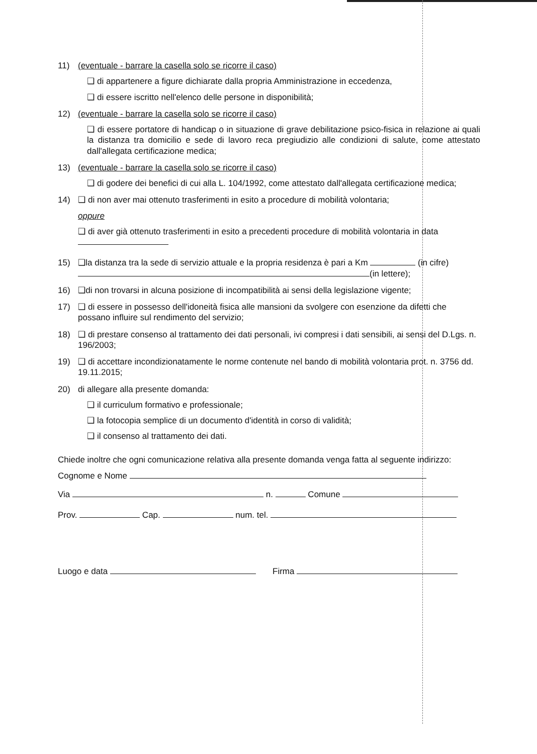11) (eventuale - barrare la casella solo se ricorre il caso)
❑ di appartenere a figure dichiarate dalla propria Amministrazione in eccedenza,
❑ di essere iscritto nell'elenco delle persone in disponibilità;
12) (eventuale - barrare la casella solo se ricorre il caso)
❑ di essere portatore di handicap o in situazione di grave debilitazione psico-fisica in relazione ai quali la distanza tra domicilio e sede di lavoro reca pregiudizio alle condizioni di salute, come attestato dall'allegata certificazione medica;
13) (eventuale - barrare la casella solo se ricorre il caso)
❑ di godere dei benefici di cui alla L. 104/1992, come attestato dall'allegata certificazione medica;
14) ❑ di non aver mai ottenuto trasferimenti in esito a procedure di mobilità volontaria;
oppure
❑ di aver già ottenuto trasferimenti in esito a precedenti procedure di mobilità volontaria in data
15) ❑la distanza tra la sede di servizio attuale e la propria residenza è pari a Km (in cifre) (in lettere);
16) ❑di non trovarsi in alcuna posizione di incompatibilità ai sensi della legislazione vigente;
17) ❑ di essere in possesso dell'idoneità fisica alle mansioni da svolgere con esenzione da difetti che possano influire sul rendimento del servizio;
18) ❑ di prestare consenso al trattamento dei dati personali, ivi compresi i dati sensibili, ai sensi del D.Lgs. n. 196/2003;
19) ❑ di accettare incondizionatamente le norme contenute nel bando di mobilità volontaria prot. n. 3756 dd. 19.11.2015;
20) di allegare alla presente domanda:
❑ il curriculum formativo e professionale;
❑ la fotocopia semplice di un documento d'identità in corso di validità;
❑ il consenso al trattamento dei dati.
Chiede inoltre che ogni comunicazione relativa alla presente domanda venga fatta al seguente indirizzo: Cognome e Nome
Via n. Comune
Prov. Cap. num. tel.
Luogo e data Firma